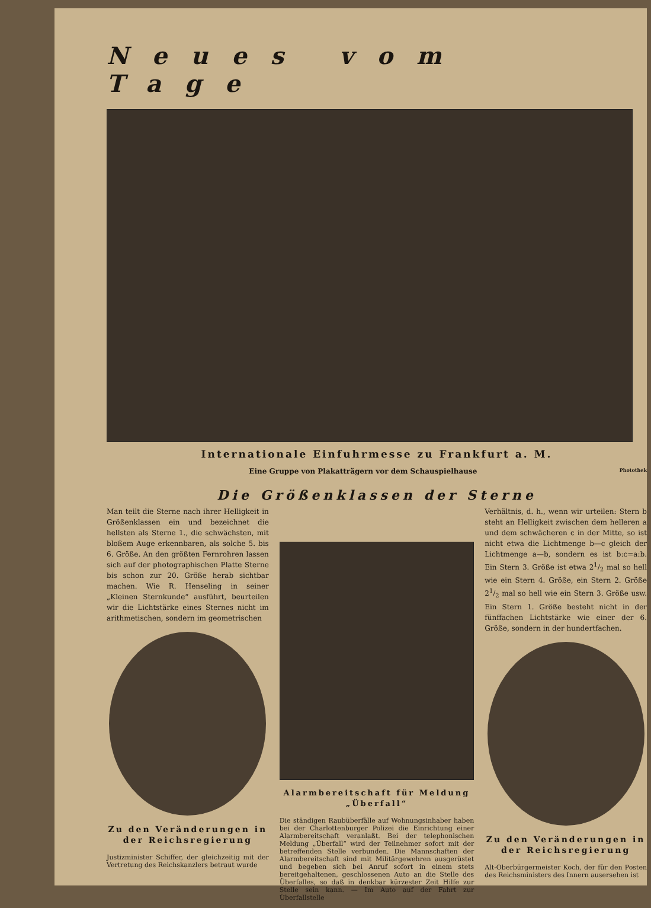Neues vom Tage
Internationale Einfuhrmesse zu Frankfurt a. M.
Eine Gruppe von Plakatträgern vor dem Schauspielhause Photothek
Die Größenklassen der Sterne
Man teilt die Sterne nach ihrer Helligkeit in Größenklassen ein und bezeichnet die hellsten als Sterne 1., die schwächsten, mit bloßem Auge erkennbaren, als solche 5. bis 6. Größe. An den größten Fernrohren lassen sich auf der photographischen Platte Sterne bis schon zur 20. Größe herab sichtbar machen. Wie R. Henseling in seiner „Kleinen Sternkunde“ ausführt, beurteilen wir die Lichtstärke eines Sternes nicht im arithmetischen, sondern im geometrischen
Zu den Veränderungen in der Reichsregierung
Justizminister Schiffer, der gleichzeitig mit der Vertretung des Reichskanzlers betraut wurde
Alarmbereitschaft für Meldung „Überfall“
Die ständigen Raubüberfälle auf Wohnungsinhaber haben bei der Charlottenburger Polizei die Einrichtung einer Alarmbereitschaft veranlaßt. Bei der telephonischen Meldung „Überfall“ wird der Teilnehmer sofort mit der betreffenden Stelle verbunden. Die Mannschaften der Alarmbereitschaft sind mit Militärgewehren ausgerüstet und begeben sich bei Anruf sofort in einem stets bereitgehaltenen, geschlossenen Auto an die Stelle des Überfalles, so daß in denkbar kürzester Zeit Hilfe zur Stelle sein kann. — Im Auto auf der Fahrt zur Überfallstelle
Verhältnis, d. h., wenn wir urteilen: Stern b steht an Helligkeit zwischen dem helleren a und dem schwächeren c in der Mitte, so ist nicht etwa die Lichtmenge b—c gleich der Lichtmenge a—b, sondern es ist b:c=a:b. Ein Stern 3. Größe ist etwa 21/2 mal so hell wie ein Stern 4. Größe, ein Stern 2. Größe 21/2 mal so hell wie ein Stern 3. Größe usw. Ein Stern 1. Größe besteht nicht in der fünffachen Lichtstärke wie einer der 6. Größe, sondern in der hundertfachen.
Zu den Veränderungen in der Reichsregierung
Alt-Oberbürgermeister Koch, der für den Posten des Reichsministers des Innern ausersehen ist